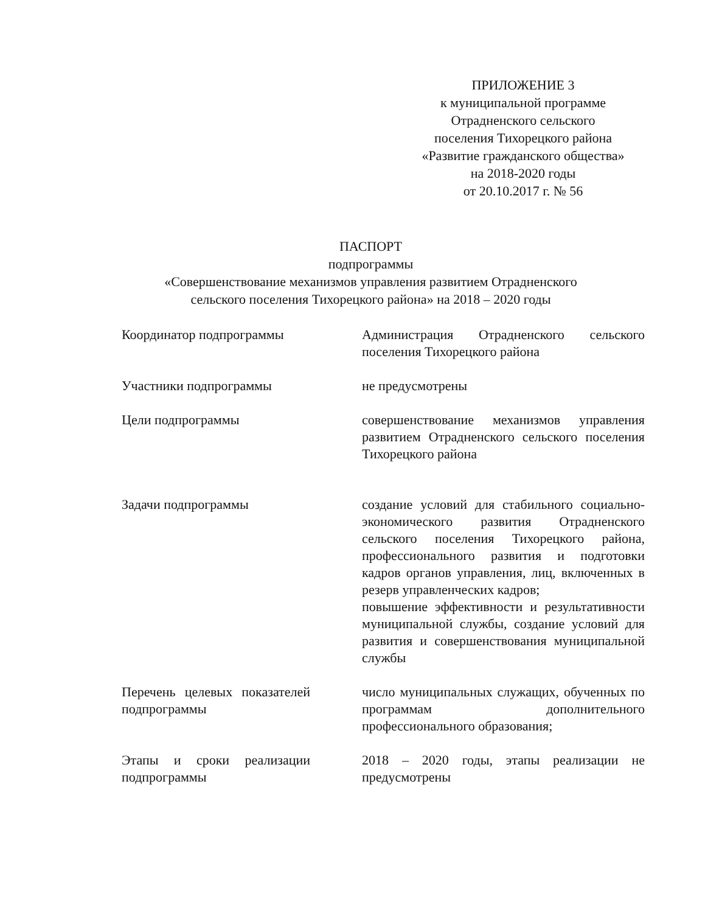ПРИЛОЖЕНИЕ 3
к муниципальной программе
Отрадненского сельского
поселения Тихорецкого района
«Развитие гражданского общества»
на 2018-2020 годы
от 20.10.2017 г. № 56
ПАСПОРТ
подпрограммы
«Совершенствование механизмов управления развитием Отрадненского
сельского поселения Тихорецкого района» на 2018 – 2020 годы
| Координатор подпрограммы | Администрация Отрадненского сельского поселения Тихорецкого района |
| Участники подпрограммы | не предусмотрены |
| Цели подпрограммы | совершенствование механизмов управления развитием Отрадненского сельского поселения Тихорецкого района |
| Задачи подпрограммы | создание условий для стабильного социально-экономического развития Отрадненского сельского поселения Тихорецкого района, профессионального развития и подготовки кадров органов управления, лиц, включенных в резерв управленческих кадров; повышение эффективности и результативности муниципальной службы, создание условий для развития и совершенствования муниципальной службы |
| Перечень целевых показателей подпрограммы | число муниципальных служащих, обученных по программам дополнительного профессионального образования; |
| Этапы и сроки реализации подпрограммы | 2018 – 2020 годы, этапы реализации не предусмотрены |